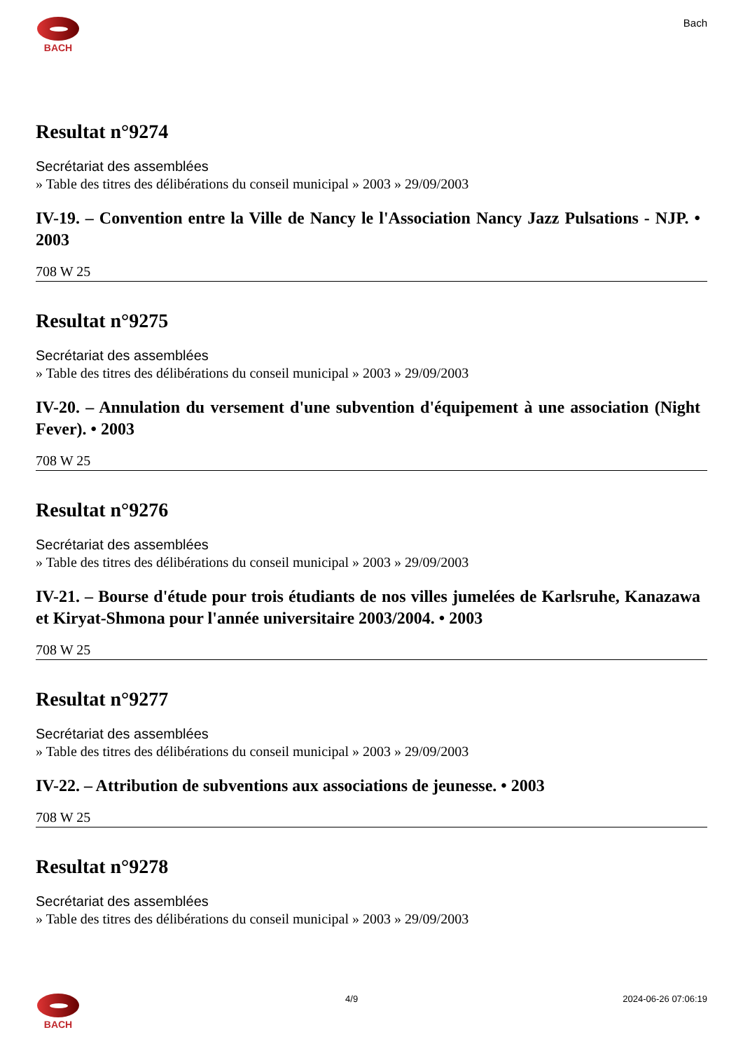BACH Bach
Resultat n°9274
Secrétariat des assemblées
» Table des titres des délibérations du conseil municipal » 2003 » 29/09/2003
IV-19. – Convention entre la Ville de Nancy le l'Association Nancy Jazz Pulsations - NJP. • 2003
708 W 25
Resultat n°9275
Secrétariat des assemblées
» Table des titres des délibérations du conseil municipal » 2003 » 29/09/2003
IV-20. – Annulation du versement d'une subvention d'équipement à une association (Night Fever). • 2003
708 W 25
Resultat n°9276
Secrétariat des assemblées
» Table des titres des délibérations du conseil municipal » 2003 » 29/09/2003
IV-21. – Bourse d'étude pour trois étudiants de nos villes jumelées de Karlsruhe, Kanazawa et Kiryat-Shmona pour l'année universitaire 2003/2004. • 2003
708 W 25
Resultat n°9277
Secrétariat des assemblées
» Table des titres des délibérations du conseil municipal » 2003 » 29/09/2003
IV-22. – Attribution de subventions aux associations de jeunesse. • 2003
708 W 25
Resultat n°9278
Secrétariat des assemblées
» Table des titres des délibérations du conseil municipal » 2003 » 29/09/2003
BACH 4/9 2024-06-26 07:06:19